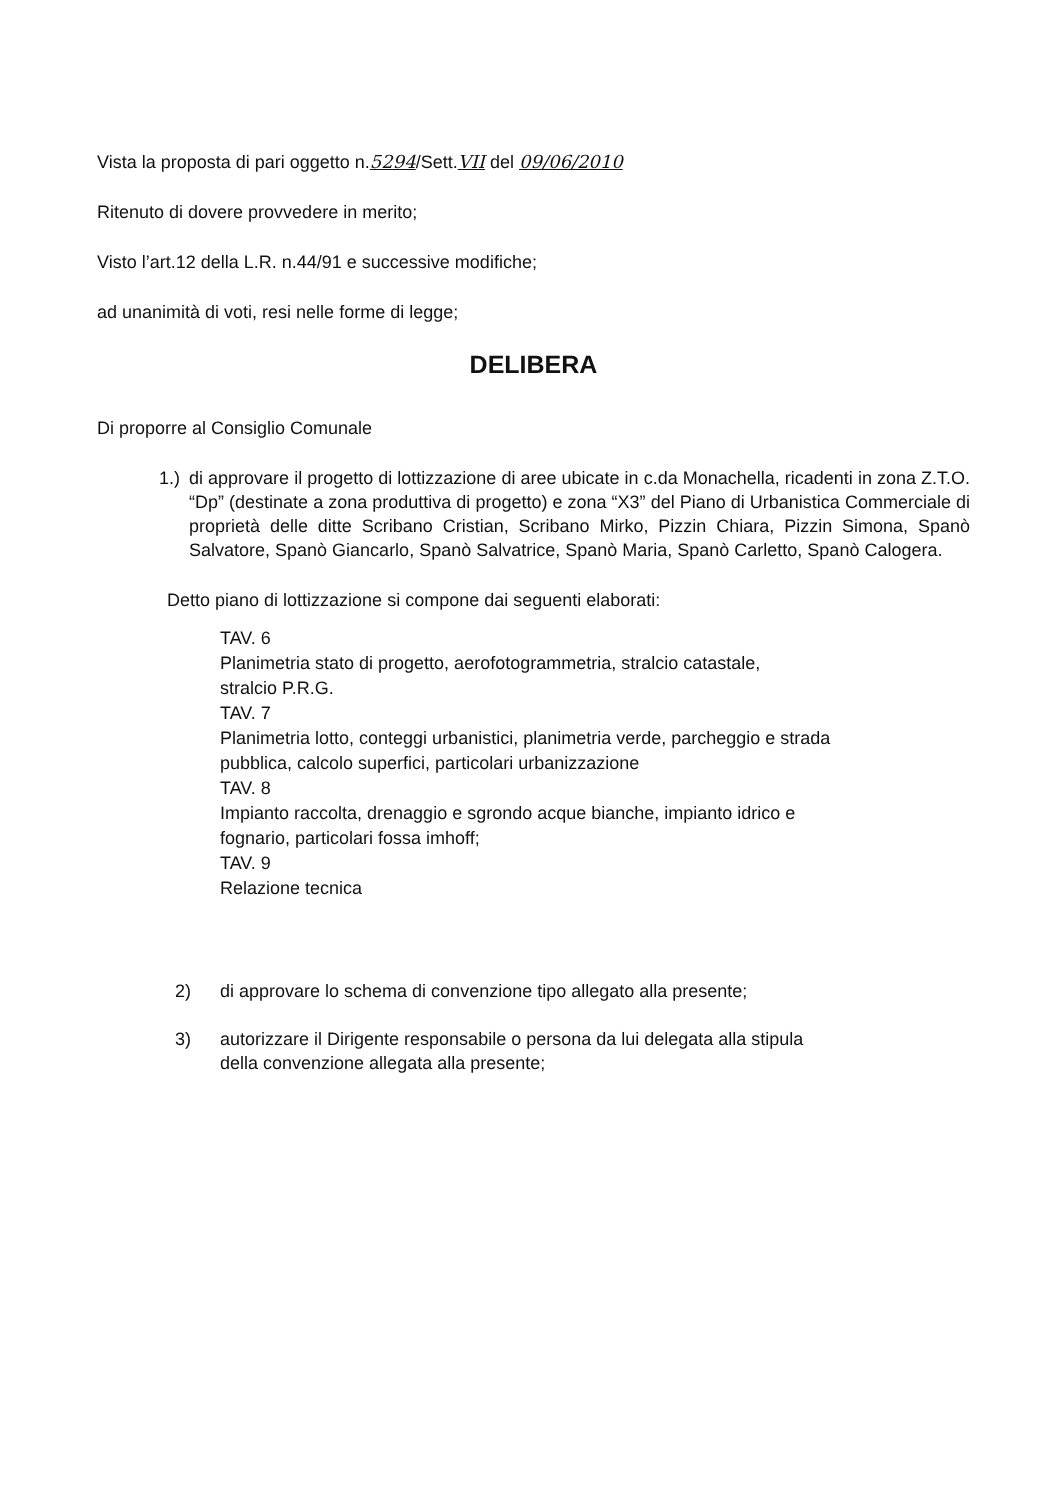Vista la proposta di pari oggetto n.5294/Sett.VII del 09/06/2010
Ritenuto di dovere provvedere in merito;
Visto l’art.12 della L.R. n.44/91 e successive modifiche;
ad unanimità di voti, resi nelle forme di legge;
DELIBERA
Di proporre al Consiglio Comunale
1.) di approvare il progetto di lottizzazione di aree ubicate in c.da Monachella, ricadenti in zona Z.T.O. “Dp” (destinate a zona produttiva di progetto) e zona “X3” del Piano di Urbanistica Commerciale di proprietà delle ditte Scribano Cristian, Scribano Mirko, Pizzin Chiara, Pizzin Simona, Spanò Salvatore, Spanò Giancarlo, Spanò Salvatrice, Spanò Maria, Spanò Carletto, Spanò Calogera.
Detto piano di lottizzazione si compone dai seguenti elaborati:
TAV. 6
Planimetria stato di progetto, aerofotogrammetria, stralcio catastale,
stralcio P.R.G.
TAV. 7
Planimetria lotto, conteggi urbanistici, planimetria verde, parcheggio e strada
pubblica, calcolo superfici, particolari urbanizzazione
TAV. 8
Impianto raccolta, drenaggio e sgrondo acque bianche, impianto idrico e
fognario, particolari fossa imhoff;
TAV. 9
Relazione tecnica
2) di approvare lo schema di convenzione tipo allegato alla presente;
3) autorizzare il Dirigente responsabile o persona da lui delegata alla stipula
della convenzione allegata alla presente;